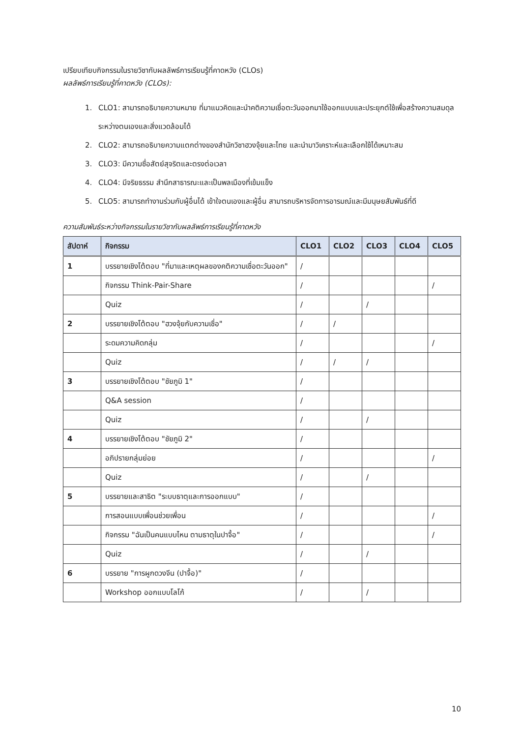เปรียบเทียบกิจกรรมในรายวิชากับผลลัพธ์การเรียนรู้ที่คาดหวัง (CLOs)
ผลลัพธ์การเรียนรู้ที่คาดหวัง (CLOs):
1. CLO1: สามารถอธิบายความหมาย ที่มาแนวคิดและนำคติความเชื่อตะวันออกมาใช้ออกแบบและประยุกต์ใช้เพื่อสร้างความสมดุลระหว่างตนเองและสิ่งแวดล้อมได้
2. CLO2: สามารถอธิบายความแตกต่างของสำนักวิชาฮวงจุ้ยและไทย และนำมาวิเคราะห์และเลือกใช้ได้เหมาะสม
3. CLO3: มีความซื่อสัตย์สุจริตและตรงต่อเวลา
4. CLO4: มีจริยธรรม สำนึกสาธารณะและเป็นพลเมืองที่เข้มแข็ง
5. CLO5: สามารถทำงานร่วมกับผู้อื่นได้ เข้าใจตนเองและผู้อื่น สามารถบริหารจัดการอารมณ์และมีมนุษยสัมพันธ์ที่ดี
ความสัมพันธ์ระหว่างกิจกรรมในรายวิชากับผลลัพธ์การเรียนรู้ที่คาดหวัง
| สัปดาห์ | กิจกรรม | CLO1 | CLO2 | CLO3 | CLO4 | CLO5 |
| --- | --- | --- | --- | --- | --- | --- |
| 1 | บรรยายเชิงโต้ตอบ "ที่มาและเหตุผลของคติความเชื่อตะวันออก" | / | | | | |
| | กิจกรรม Think-Pair-Share | / | | | | / |
| | Quiz | / | | / | | |
| 2 | บรรยายเชิงโต้ตอบ "ฮวงจุ้ยกับความเชื่อ" | / | / | | | |
| | ระดมความคิดกลุ่ม | / | | | | / |
| | Quiz | / | / | / | | |
| 3 | บรรยายเชิงโต้ตอบ "ชัยภูมิ 1" | / | | | | |
| | Q&A session | / | | | | |
| | Quiz | / | | / | | |
| 4 | บรรยายเชิงโต้ตอบ "ชัยภูมิ 2" | / | | | | |
| | อภิปรายกลุ่มย่อย | / | | | | / |
| | Quiz | / | | / | | |
| 5 | บรรยายและสาธิต "ระบบธาตุและการออกแบบ" | / | | | | |
| | การสอนแบบเพื่อนช่วยเพื่อน | / | | | | / |
| | กิจกรรม "ฉันเป็นคนแบบไหน ตามธาตุในปาจื้อ" | / | | | | / |
| | Quiz | / | | / | | |
| 6 | บรรยาย "การผูกดวงจีน (ปาจื้อ)" | / | | | | |
| | Workshop ออกแบบโลโก้ | / | | / | | |
10